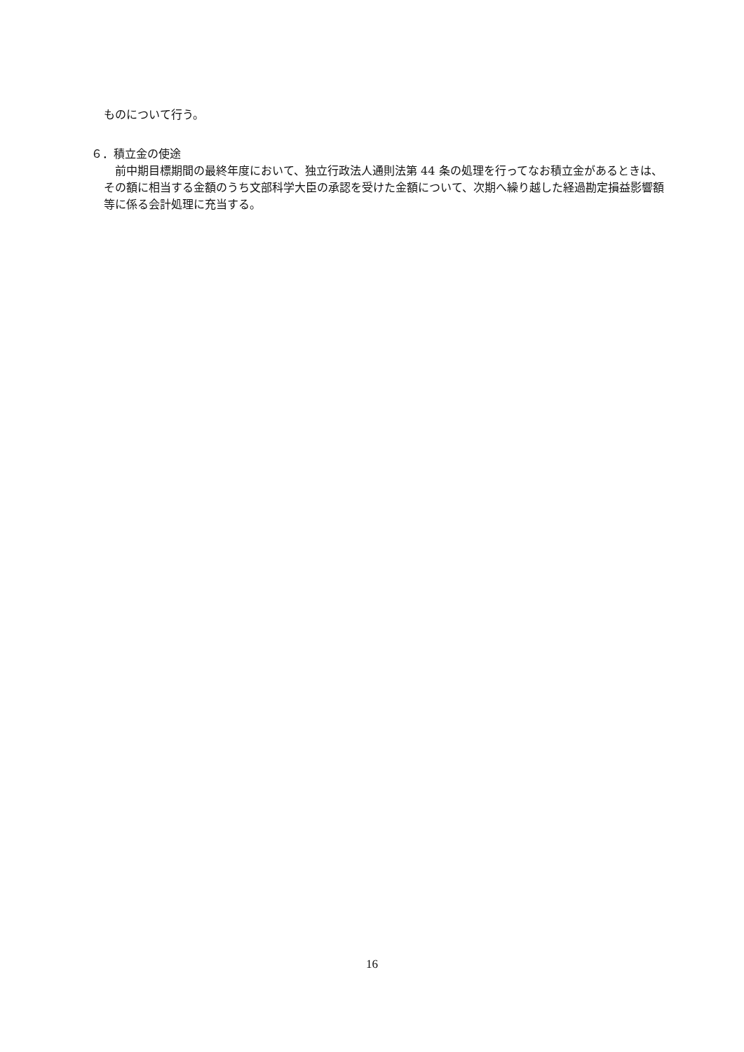ものについて行う。
６．積立金の使途
　前中期目標期間の最終年度において、独立行政法人通則法第 44 条の処理を行ってなお積立金があるときは、その額に相当する金額のうち文部科学大臣の承認を受けた金額について、次期へ繰り越した経過勘定損益影響額等に係る会計処理に充当する。
16